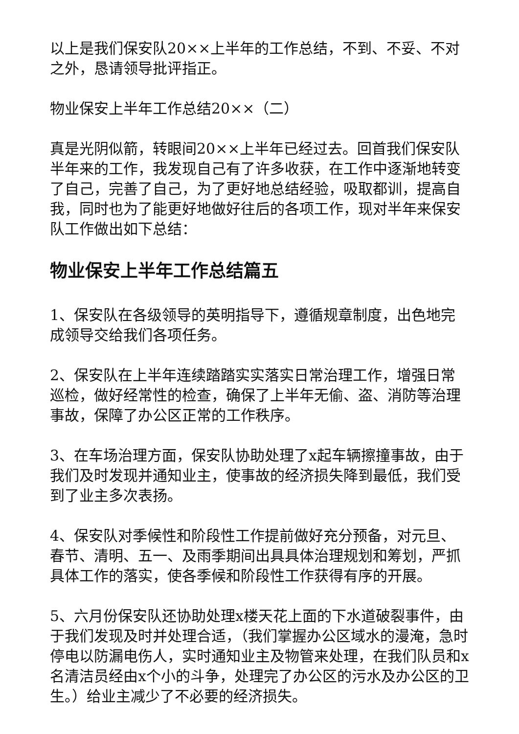以上是我们保安队20××上半年的工作总结，不到、不妥、不对之外，恳请领导批评指正。
物业保安上半年工作总结20××（二）
真是光阴似箭，转眼间20××上半年已经过去。回首我们保安队半年来的工作，我发现自己有了许多收获，在工作中逐渐地转变了自己，完善了自己，为了更好地总结经验，吸取都训，提高自我，同时也为了能更好地做好往后的各项工作，现对半年来保安队工作做出如下总结：
物业保安上半年工作总结篇五
1、保安队在各级领导的英明指导下，遵循规章制度，出色地完成领导交给我们各项任务。
2、保安队在上半年连续踏踏实实落实日常治理工作，增强日常巡检，做好经常性的检查，确保了上半年无偷、盗、消防等治理事故，保障了办公区正常的工作秩序。
3、在车场治理方面，保安队协助处理了x起车辆擦撞事故，由于我们及时发现并通知业主，使事故的经济损失降到最低，我们受到了业主多次表扬。
4、保安队对季候性和阶段性工作提前做好充分预备，对元旦、春节、清明、五一、及雨季期间出具具体治理规划和筹划，严抓具体工作的落实，使各季候和阶段性工作获得有序的开展。
5、六月份保安队还协助处理x楼天花上面的下水道破裂事件，由于我们发现及时并处理合适，（我们掌握办公区域水的漫淹，急时停电以防漏电伤人，实时通知业主及物管来处理，在我们队员和x名清洁员经由x个小的斗争，处理完了办公区的污水及办公区的卫生。）给业主减少了不必要的经济损失。